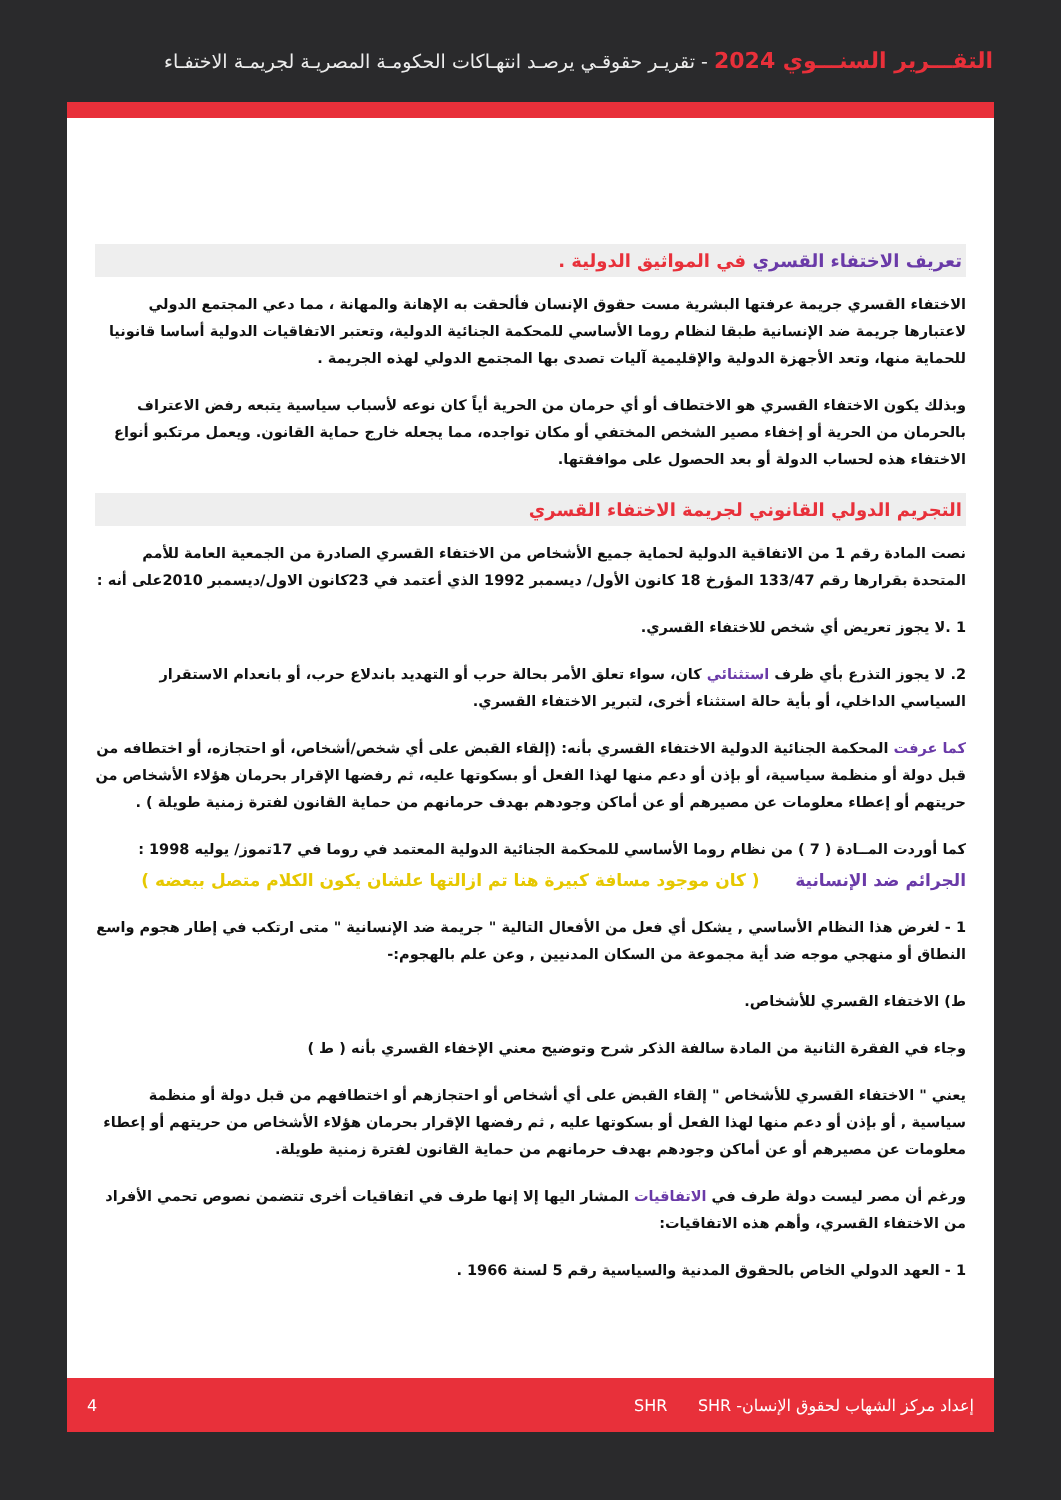التقـــرير السنـــوي 2024 - تقريـر حقوقـي يرصـد انتهـاكات الحكومـة المصريـة لجريمـة الاختفـاء
تعريف الاختفاء القسري في المواثيق الدولية .
الاختفاء القسري جريمة عرفتها البشرية مست حقوق الإنسان فألحقت به الإهانة والمهانة ، مما دعي المجتمع الدولي لاعتبارها جريمة ضد الإنسانية طبقا لنظام روما الأساسي للمحكمة الجنائية الدولية، وتعتبر الاتفاقيات الدولية أساسا قانونيا للحماية منها، وتعد الأجهزة الدولية والإقليمية آليات تصدى بها المجتمع الدولي لهذه الجريمة .
وبذلك يكون الاختفاء القسري هو الاختطاف أو أي حرمان من الحرية أياً كان نوعه لأسباب سياسية يتبعه رفض الاعتراف بالحرمان من الحرية أو إخفاء مصير الشخص المختفي أو مكان تواجده، مما يجعله خارج حماية القانون. ويعمل مرتكبو أنواع الاختفاء هذه لحساب الدولة أو بعد الحصول على موافقتها.
التجريم الدولي القانوني لجريمة الاختفاء القسري
نصت المادة رقم 1 من الاتفاقية الدولية لحماية جميع الأشخاص من الاختفاء القسري الصادرة من الجمعية العامة للأمم المتحدة بقرارها رقم 133/47 المؤرخ 18 كانون الأول/ ديسمبر 1992 الذي أعتمد في 23كانون الاول/ديسمبر 2010على أنه :
1 .لا يجوز تعريض أي شخص للاختفاء القسري.
2. لا يجوز التذرع بأي ظرف استثنائي كان، سواء تعلق الأمر بحالة حرب أو التهديد باندلاع حرب، أو بانعدام الاستقرار السياسي الداخلي، أو بأية حالة استثناء أخرى، لتبرير الاختفاء القسري.
كما عرفت المحكمة الجنائية الدولية الاختفاء القسري بأنه: (إلقاء القبض على أي شخص/أشخاص، أو احتجازه، أو اختطافه من قبل دولة أو منظمة سياسية، أو بإذن أو دعم منها لهذا الفعل أو بسكوتها عليه، ثم رفضها الإقرار بحرمان هؤلاء الأشخاص من حريتهم أو إعطاء معلومات عن مصيرهم أو عن أماكن وجودهم بهدف حرمانهم من حماية القانون لفترة زمنية طويلة ) .
كما أوردت المــادة ( 7 ) من نظام روما الأساسي للمحكمة الجنائية الدولية المعتمد في روما في 17تموز/ يوليه 1998 :
الجرائم ضد الإنسانية ( كان موجود مسافة كبيرة هنا تم ازالتها علشان يكون الكلام متصل ببعضه )
1 - لغرض هذا النظام الأساسي , يشكل أي فعل من الأفعال التالية " جريمة ضد الإنسانية " متى ارتكب في إطار هجوم واسع النطاق أو منهجي موجه ضد أية مجموعة من السكان المدنيين , وعن علم بالهجوم:-
ط) الاختفاء القسري للأشخاص.
وجاء في الفقرة الثانية من المادة سالفة الذكر شرح وتوضيح معني الإخفاء القسري بأنه ( ط )
يعني " الاختفاء القسري للأشخاص " إلقاء القبض على أي أشخاص أو احتجازهم أو اختطافهم من قبل دولة أو منظمة سياسية , أو بإذن أو دعم منها لهذا الفعل أو بسكوتها عليه , ثم رفضها الإقرار بحرمان هؤلاء الأشخاص من حريتهم أو إعطاء معلومات عن مصيرهم أو عن أماكن وجودهم بهدف حرمانهم من حماية القانون لفترة زمنية طويلة.
ورغم أن مصر ليست دولة طرف في الاتفاقيات المشار اليها إلا إنها طرف في اتفاقيات أخرى تتضمن نصوص تحمي الأفراد من الاختفاء القسري، وأهم هذه الاتفاقيات:
1 - العهد الدولي الخاص بالحقوق المدنية والسياسية رقم 5 لسنة 1966 .
إعداد مركز الشهاب لحقوق الإنسان- SHR SHR 4